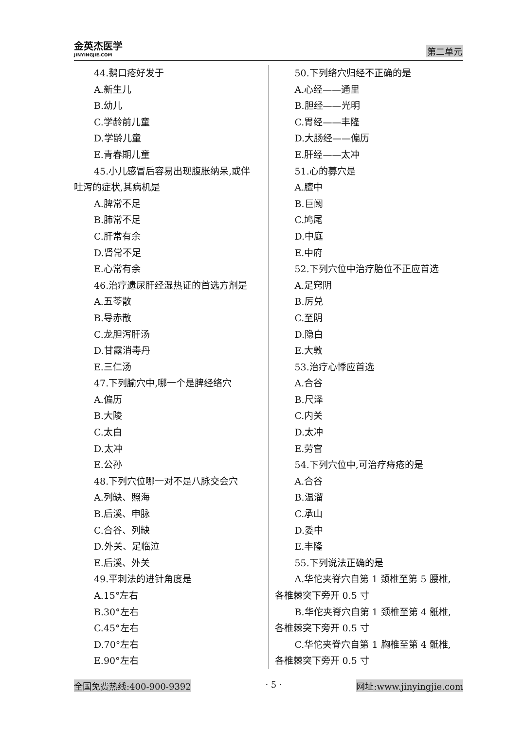金英杰医学
JINYINGJIE.COM
第二单元
44.鹅口疮好发于
A.新生儿
B.幼儿
C.学龄前儿童
D.学龄儿童
E.青春期儿童
45.小儿感冒后容易出现腹胀纳呆,或伴
吐泻的症状,其病机是
A.脾常不足
B.肺常不足
C.肝常有余
D.肾常不足
E.心常有余
46.治疗遗尿肝经湿热证的首选方剂是
A.五苓散
B.导赤散
C.龙胆泻肝汤
D.甘露消毒丹
E.三仁汤
47.下列腧穴中,哪一个是脾经络穴
A.偏历
B.大陵
C.太白
D.太冲
E.公孙
48.下列穴位哪一对不是八脉交会穴
A.列缺、照海
B.后溪、申脉
C.合谷、列缺
D.外关、足临泣
E.后溪、外关
49.平刺法的进针角度是
A.15°左右
B.30°左右
C.45°左右
D.70°左右
E.90°左右
50.下列络穴归经不正确的是
A.心经——通里
B.胆经——光明
C.胃经——丰隆
D.大肠经——偏历
E.肝经——太冲
51.心的募穴是
A.膻中
B.巨阙
C.鸠尾
D.中庭
E.中府
52.下列穴位中治疗胎位不正应首选
A.足窍阴
B.厉兑
C.至阴
D.隐白
E.大敦
53.治疗心悸应首选
A.合谷
B.尺泽
C.内关
D.太冲
E.劳宫
54.下列穴位中,可治疗痔疮的是
A.合谷
B.温溜
C.承山
D.委中
E.丰隆
55.下列说法正确的是
A.华佗夹脊穴自第 1 颈椎至第 5 腰椎,
各椎棘突下旁开 0.5 寸
B.华佗夹脊穴自第 1 颈椎至第 4 骶椎,
各椎棘突下旁开 0.5 寸
C.华佗夹脊穴自第 1 胸椎至第 4 骶椎,
各椎棘突下旁开 0.5 寸
全国免费热线:400-900-9392 · 5 · 网址:www.jinyingjie.com